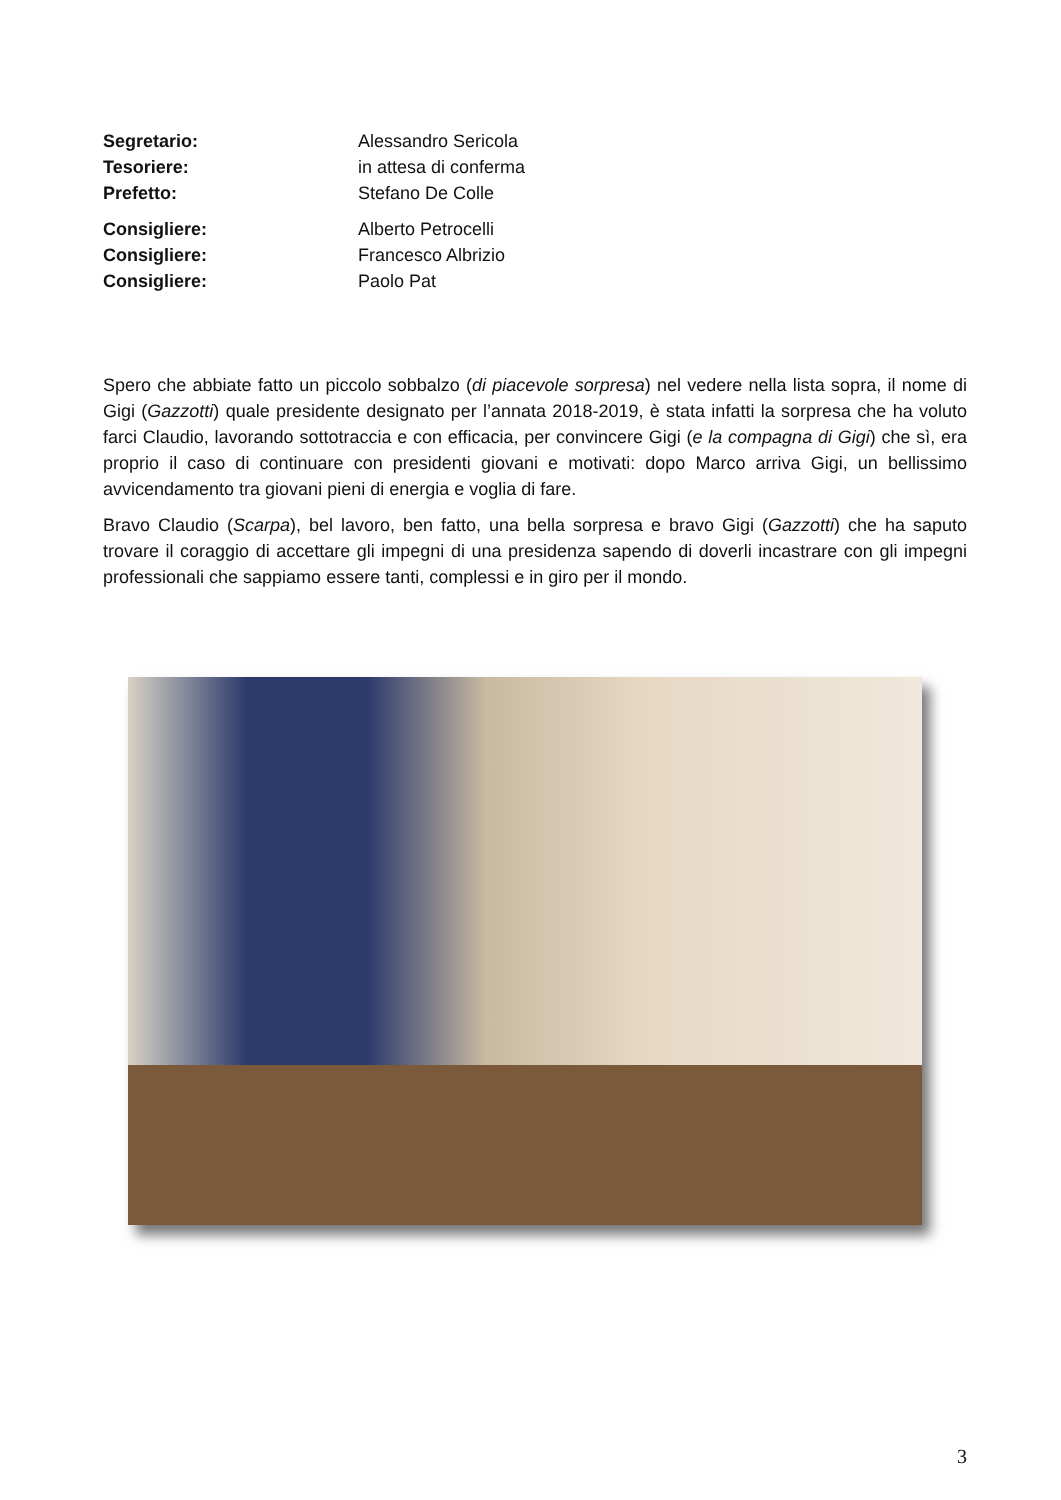Segretario: Alessandro Sericola
Tesoriere: in attesa di conferma
Prefetto: Stefano De Colle
Consigliere: Alberto Petrocelli
Consigliere: Francesco Albrizio
Consigliere: Paolo Pat
Spero che abbiate fatto un piccolo sobbalzo (di piacevole sorpresa) nel vedere nella lista sopra, il nome di Gigi (Gazzotti) quale presidente designato per l’annata 2018-2019, è stata infatti la sorpresa che ha voluto farci Claudio, lavorando sottotraccia e con efficacia, per convincere Gigi (e la compagna di Gigi) che sì, era proprio il caso di continuare con presidenti giovani e motivati: dopo Marco arriva Gigi, un bellissimo avvicendamento tra giovani pieni di energia e voglia di fare.
Bravo Claudio (Scarpa), bel lavoro, ben fatto, una bella sorpresa e bravo Gigi (Gazzotti) che ha saputo trovare il coraggio di accettare gli impegni di una presidenza sapendo di doverli incastrare con gli impegni professionali che sappiamo essere tanti, complessi e in giro per il mondo.
3